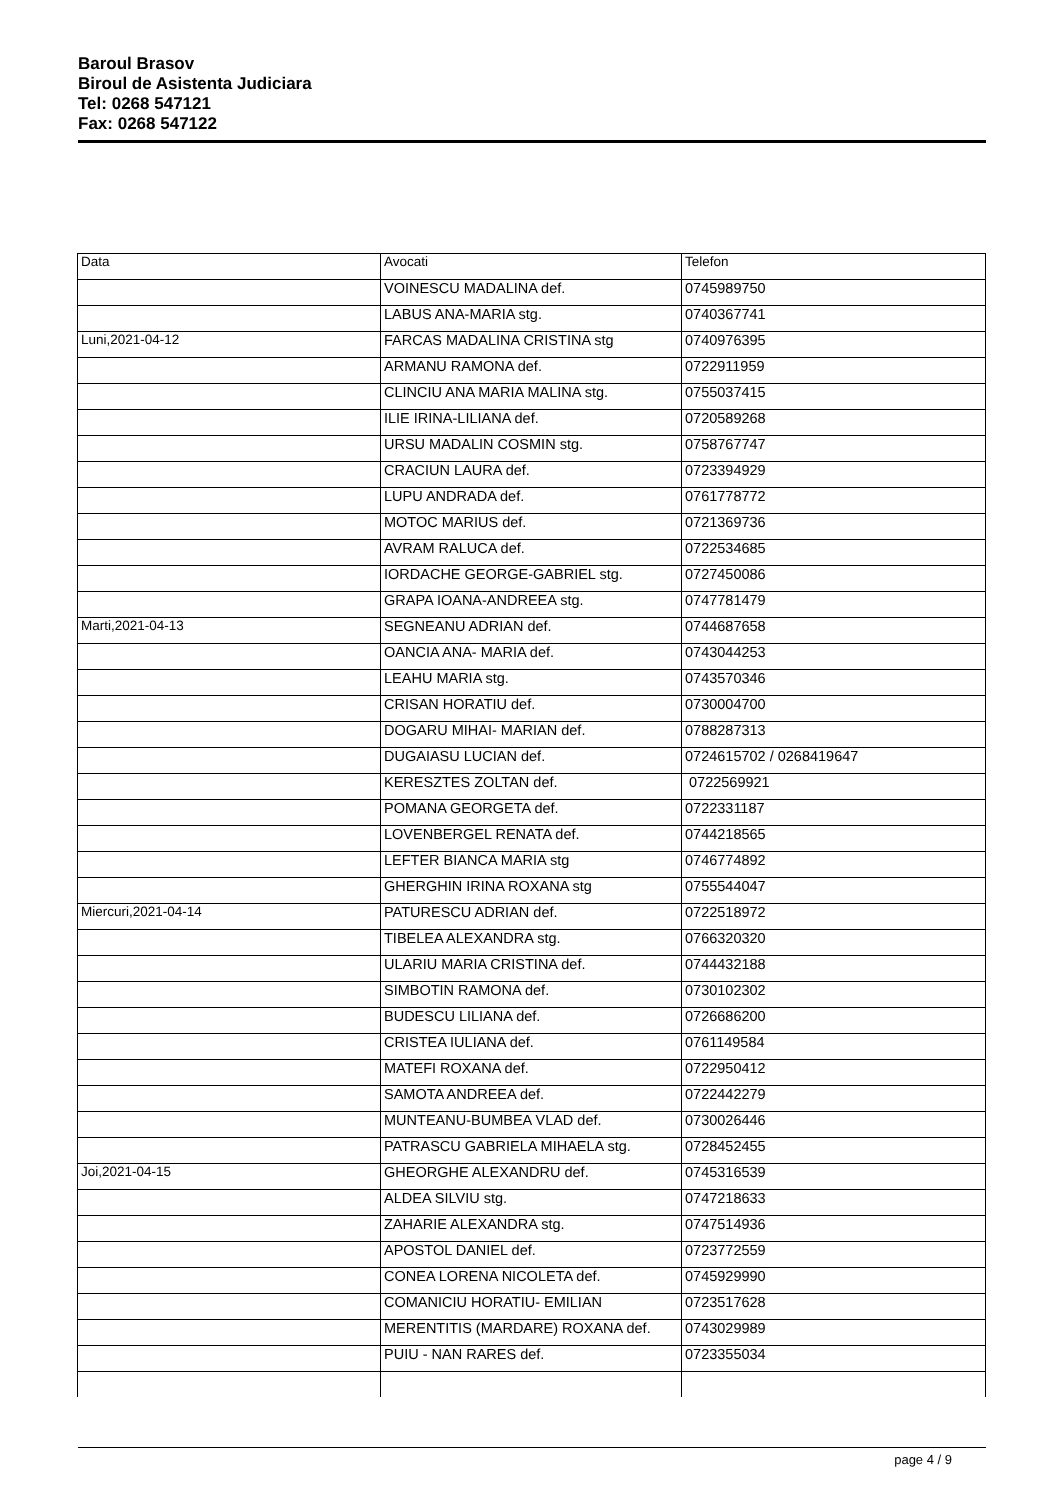Baroul Brasov
Biroul de Asistenta Judiciara
Tel: 0268 547121
Fax: 0268 547122
| Data | Avocati | Telefon |
| | VOINESCU MADALINA def. | 0745989750 |
| | LABUS ANA-MARIA stg. | 0740367741 |
| Luni,2021-04-12 | FARCAS MADALINA CRISTINA stg | 0740976395 |
| | ARMANU RAMONA def. | 0722911959 |
| | CLINCIU ANA MARIA MALINA stg. | 0755037415 |
| | ILIE IRINA-LILIANA def. | 0720589268 |
| | URSU MADALIN COSMIN stg. | 0758767747 |
| | CRACIUN LAURA def. | 0723394929 |
| | LUPU ANDRADA def. | 0761778772 |
| | MOTOC MARIUS def. | 0721369736 |
| | AVRAM RALUCA def. | 0722534685 |
| | IORDACHE GEORGE-GABRIEL stg. | 0727450086 |
| | GRAPA IOANA-ANDREEA stg. | 0747781479 |
| Marti,2021-04-13 | SEGNEANU ADRIAN def. | 0744687658 |
| | OANCIA ANA- MARIA def. | 0743044253 |
| | LEAHU MARIA stg. | 0743570346 |
| | CRISAN HORATIU def. | 0730004700 |
| | DOGARU MIHAI- MARIAN def. | 0788287313 |
| | DUGAIASU LUCIAN def. | 0724615702 / 0268419647 |
| | KERESZTES ZOLTAN def. | 0722569921 |
| | POMANA GEORGETA def. | 0722331187 |
| | LOVENBERGEL RENATA def. | 0744218565 |
| | LEFTER BIANCA MARIA stg | 0746774892 |
| | GHERGHIN IRINA ROXANA stg | 0755544047 |
| Miercuri,2021-04-14 | PATURESCU ADRIAN def. | 0722518972 |
| | TIBELEA ALEXANDRA stg. | 0766320320 |
| | ULARIU MARIA CRISTINA def. | 0744432188 |
| | SIMBOTIN RAMONA def. | 0730102302 |
| | BUDESCU LILIANA def. | 0726686200 |
| | CRISTEA IULIANA def. | 0761149584 |
| | MATEFI ROXANA def. | 0722950412 |
| | SAMOTA ANDREEA def. | 0722442279 |
| | MUNTEANU-BUMBEA VLAD def. | 0730026446 |
| | PATRASCU GABRIELA MIHAELA stg. | 0728452455 |
| Joi,2021-04-15 | GHEORGHE ALEXANDRU def. | 0745316539 |
| | ALDEA SILVIU stg. | 0747218633 |
| | ZAHARIE ALEXANDRA stg. | 0747514936 |
| | APOSTOL DANIEL def. | 0723772559 |
| | CONEA LORENA NICOLETA def. | 0745929990 |
| | COMANICIU HORATIU- EMILIAN | 0723517628 |
| | MERENTITIS (MARDARE) ROXANA def. | 0743029989 |
| | PUIU - NAN RARES def. | 0723355034 |
page 4 / 9